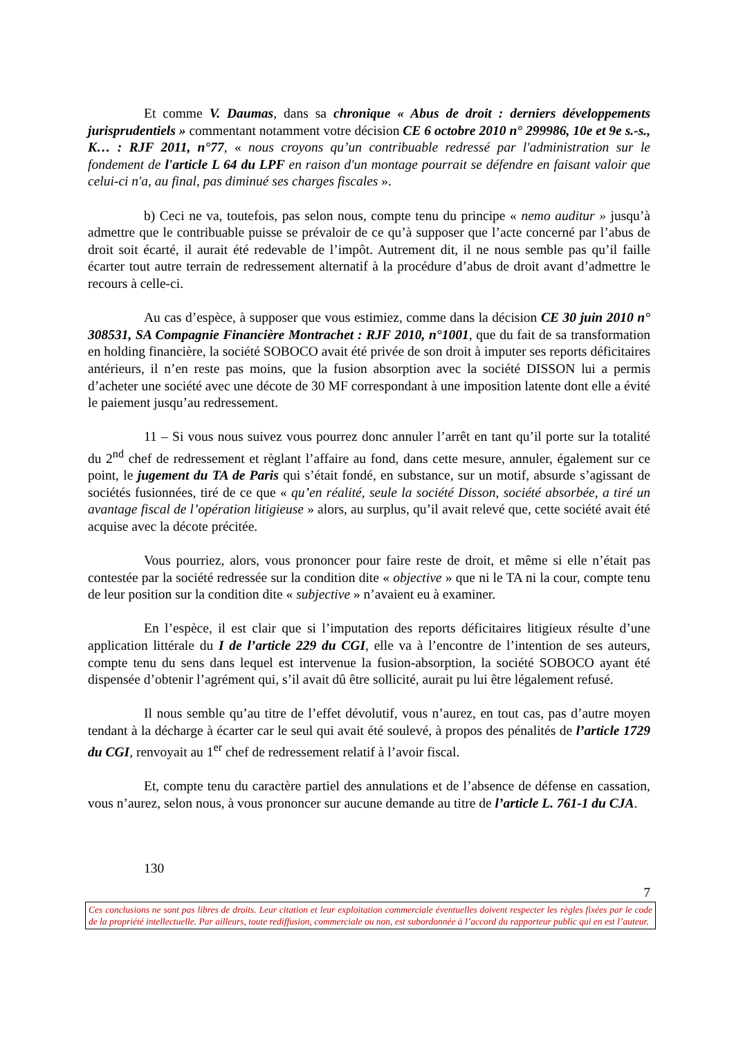Et comme V. Daumas, dans sa chronique « Abus de droit : derniers développements jurisprudentiels » commentant notamment votre décision CE 6 octobre 2010 n° 299986, 10e et 9e s.-s., K… : RJF 2011, n°77, « nous croyons qu’un contribuable redressé par l'administration sur le fondement de l'article L 64 du LPF en raison d'un montage pourrait se défendre en faisant valoir que celui-ci n'a, au final, pas diminué ses charges fiscales ».
b) Ceci ne va, toutefois, pas selon nous, compte tenu du principe « nemo auditur » jusqu’à admettre que le contribuable puisse se prévaloir de ce qu’à supposer que l’acte concerné par l’abus de droit soit écarté, il aurait été redevable de l’impôt. Autrement dit, il ne nous semble pas qu’il faille écarter tout autre terrain de redressement alternatif à la procédure d’abus de droit avant d’admettre le recours à celle-ci.
Au cas d’espèce, à supposer que vous estimiez, comme dans la décision CE 30 juin 2010 n° 308531, SA Compagnie Financière Montrachet : RJF 2010, n°1001, que du fait de sa transformation en holding financière, la société SOBOCO avait été privée de son droit à imputer ses reports déficitaires antérieurs, il n’en reste pas moins, que la fusion absorption avec la société DISSON lui a permis d’acheter une société avec une décote de 30 MF correspondant à une imposition latente dont elle a évité le paiement jusqu’au redressement.
11 – Si vous nous suivez vous pourrez donc annuler l’arrêt en tant qu’il porte sur la totalité du 2<sup>nd</sup> chef de redressement et règlant l’affaire au fond, dans cette mesure, annuler, également sur ce point, le jugement du TA de Paris qui s’était fondé, en substance, sur un motif, absurde s’agissant de sociétés fusionnées, tiré de ce que « qu’en réalité, seule la société Disson, société absorbée, a tiré un avantage fiscal de l’opération litigieuse » alors, au surplus, qu’il avait relevé que, cette société avait été acquise avec la décote précitée.
Vous pourriez, alors, vous prononcer pour faire reste de droit, et même si elle n’était pas contestée par la société redressée sur la condition dite « objective » que ni le TA ni la cour, compte tenu de leur position sur la condition dite « subjective » n’avaient eu à examiner.
En l’espèce, il est clair que si l’imputation des reports déficitaires litigieux résulte d’une application littérale du I de l’article 229 du CGI, elle va à l’encontre de l’intention de ses auteurs, compte tenu du sens dans lequel est intervenue la fusion-absorption, la société SOBOCO ayant été dispensée d’obtenir l’agrément qui, s’il avait dû être sollicité, aurait pu lui être légalement refusé.
Il nous semble qu’au titre de l’effet dévolutif, vous n’aurez, en tout cas, pas d’autre moyen tendant à la décharge à écarter car le seul qui avait été soulevé, à propos des pénalités de l’article 1729 du CGI, renvoyait au 1<sup>er</sup> chef de redressement relatif à l’avoir fiscal.
Et, compte tenu du caractère partiel des annulations et de l’absence de défense en cassation, vous n’aurez, selon nous, à vous prononcer sur aucune demande au titre de l’article L. 761-1 du CJA.
130
7
Ces conclusions ne sont pas libres de droits. Leur citation et leur exploitation commerciale éventuelles doivent respecter les règles fixées par le code de la propriété intellectuelle. Par ailleurs, toute rediffusion, commerciale ou non, est subordonnée à l’accord du rapporteur public qui en est l’auteur.